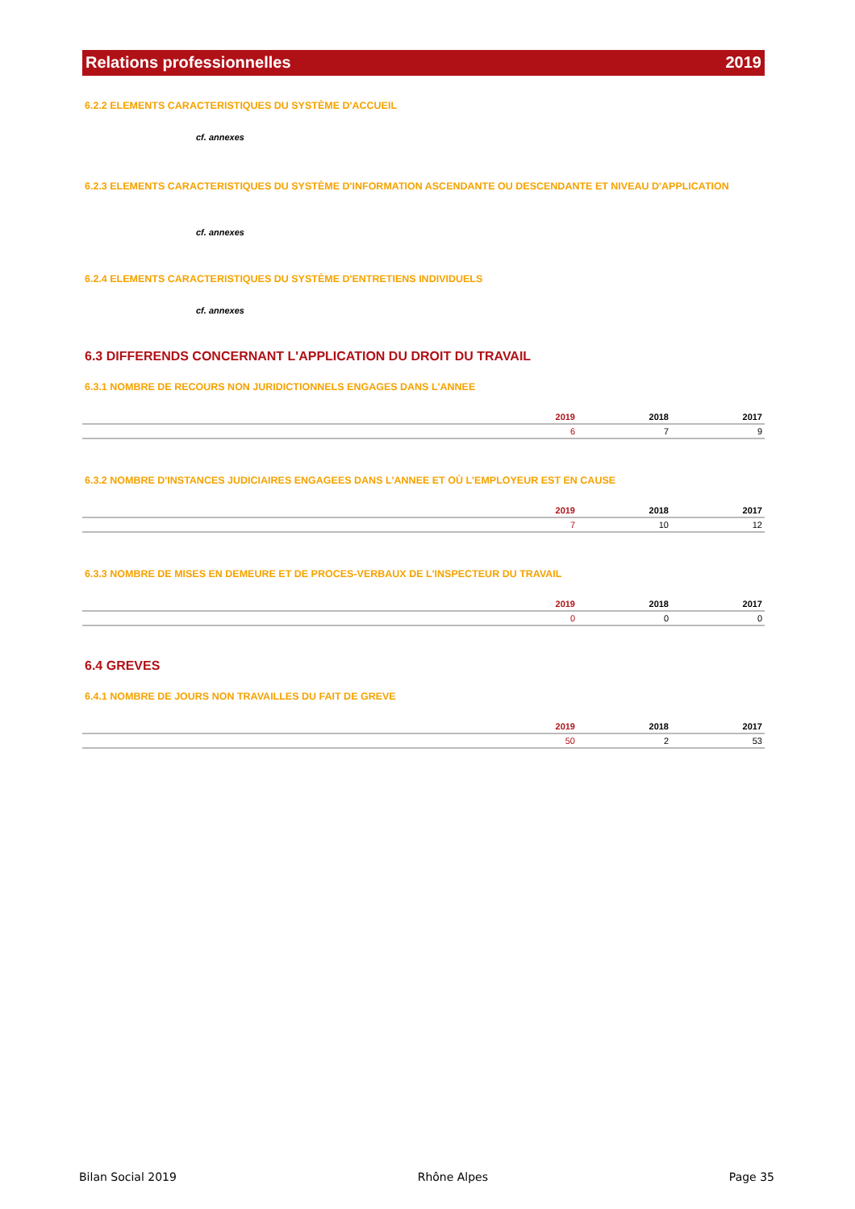Relations professionnelles 2019
6.2.2 ELEMENTS CARACTERISTIQUES DU SYSTÈME D'ACCUEIL
cf. annexes
6.2.3 ELEMENTS CARACTERISTIQUES DU SYSTÈME D'INFORMATION ASCENDANTE OU DESCENDANTE ET NIVEAU D'APPLICATION
cf. annexes
6.2.4 ELEMENTS CARACTERISTIQUES DU SYSTÈME D'ENTRETIENS INDIVIDUELS
cf. annexes
6.3 DIFFERENDS CONCERNANT L'APPLICATION DU DROIT DU TRAVAIL
6.3.1 NOMBRE DE RECOURS NON JURIDICTIONNELS ENGAGES DANS L'ANNEE
| | 2019 | 2018 | 2017 |
| --- | --- | --- | --- |
| | 6 | 7 | 9 |
6.3.2 NOMBRE D'INSTANCES JUDICIAIRES ENGAGEES DANS L'ANNEE ET OÙ L'EMPLOYEUR EST EN CAUSE
| | 2019 | 2018 | 2017 |
| --- | --- | --- | --- |
| | 7 | 10 | 12 |
6.3.3 NOMBRE DE MISES EN DEMEURE ET DE PROCES-VERBAUX DE L'INSPECTEUR DU TRAVAIL
| | 2019 | 2018 | 2017 |
| --- | --- | --- | --- |
| | 0 | 0 | 0 |
6.4 GREVES
6.4.1 NOMBRE DE JOURS NON TRAVAILLES DU FAIT DE GREVE
| | 2019 | 2018 | 2017 |
| --- | --- | --- | --- |
| | 50 | 2 | 53 |
Bilan Social 2019 Rhône Alpes Page 35